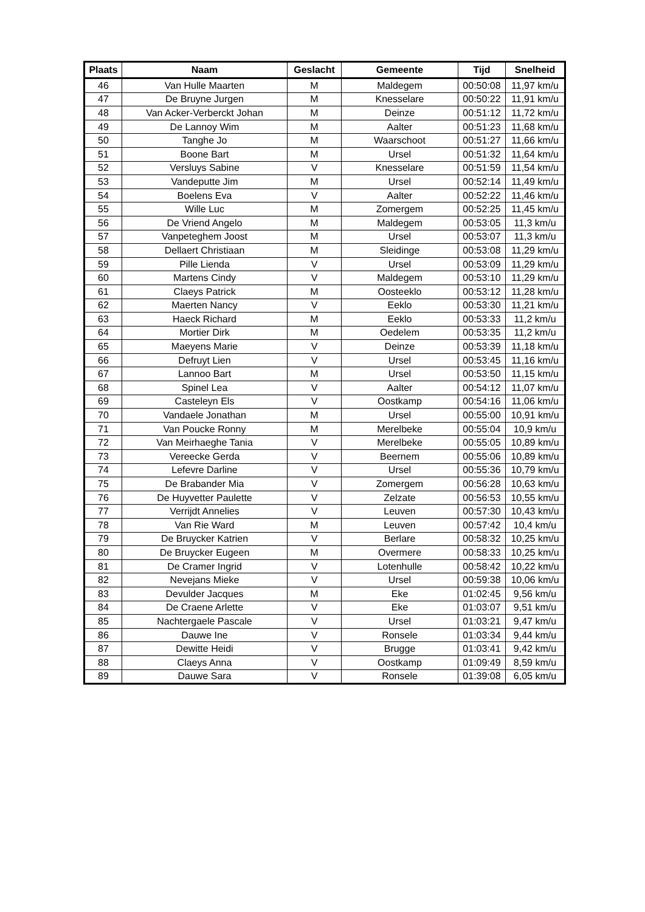| Plaats | Naam | Geslacht | Gemeente | Tijd | Snelheid |
| --- | --- | --- | --- | --- | --- |
| 46 | Van Hulle Maarten | M | Maldegem | 00:50:08 | 11,97 km/u |
| 47 | De Bruyne Jurgen | M | Knesselare | 00:50:22 | 11,91 km/u |
| 48 | Van Acker-Verberckt Johan | M | Deinze | 00:51:12 | 11,72 km/u |
| 49 | De Lannoy Wim | M | Aalter | 00:51:23 | 11,68 km/u |
| 50 | Tanghe Jo | M | Waarschoot | 00:51:27 | 11,66 km/u |
| 51 | Boone Bart | M | Ursel | 00:51:32 | 11,64 km/u |
| 52 | Versluys Sabine | V | Knesselare | 00:51:59 | 11,54 km/u |
| 53 | Vandeputte Jim | M | Ursel | 00:52:14 | 11,49 km/u |
| 54 | Boelens Eva | V | Aalter | 00:52:22 | 11,46 km/u |
| 55 | Wille Luc | M | Zomergem | 00:52:25 | 11,45 km/u |
| 56 | De Vriend Angelo | M | Maldegem | 00:53:05 | 11,3 km/u |
| 57 | Vanpeteghem Joost | M | Ursel | 00:53:07 | 11,3 km/u |
| 58 | Dellaert Christiaan | M | Sleidinge | 00:53:08 | 11,29 km/u |
| 59 | Pille Lienda | V | Ursel | 00:53:09 | 11,29 km/u |
| 60 | Martens Cindy | V | Maldegem | 00:53:10 | 11,29 km/u |
| 61 | Claeys Patrick | M | Oosteeklo | 00:53:12 | 11,28 km/u |
| 62 | Maerten Nancy | V | Eeklo | 00:53:30 | 11,21 km/u |
| 63 | Haeck Richard | M | Eeklo | 00:53:33 | 11,2 km/u |
| 64 | Mortier Dirk | M | Oedelem | 00:53:35 | 11,2 km/u |
| 65 | Maeyens Marie | V | Deinze | 00:53:39 | 11,18 km/u |
| 66 | Defruyt Lien | V | Ursel | 00:53:45 | 11,16 km/u |
| 67 | Lannoo Bart | M | Ursel | 00:53:50 | 11,15 km/u |
| 68 | Spinel Lea | V | Aalter | 00:54:12 | 11,07 km/u |
| 69 | Casteleyn Els | V | Oostkamp | 00:54:16 | 11,06 km/u |
| 70 | Vandaele Jonathan | M | Ursel | 00:55:00 | 10,91 km/u |
| 71 | Van Poucke Ronny | M | Merelbeke | 00:55:04 | 10,9 km/u |
| 72 | Van Meirhaeghe Tania | V | Merelbeke | 00:55:05 | 10,89 km/u |
| 73 | Vereecke Gerda | V | Beernem | 00:55:06 | 10,89 km/u |
| 74 | Lefevre Darline | V | Ursel | 00:55:36 | 10,79 km/u |
| 75 | De Brabander Mia | V | Zomergem | 00:56:28 | 10,63 km/u |
| 76 | De Huyvetter Paulette | V | Zelzate | 00:56:53 | 10,55 km/u |
| 77 | Verrijdt Annelies | V | Leuven | 00:57:30 | 10,43 km/u |
| 78 | Van Rie Ward | M | Leuven | 00:57:42 | 10,4 km/u |
| 79 | De Bruycker Katrien | V | Berlare | 00:58:32 | 10,25 km/u |
| 80 | De Bruycker Eugeen | M | Overmere | 00:58:33 | 10,25 km/u |
| 81 | De Cramer Ingrid | V | Lotenhulle | 00:58:42 | 10,22 km/u |
| 82 | Nevejans Mieke | V | Ursel | 00:59:38 | 10,06 km/u |
| 83 | Devulder Jacques | M | Eke | 01:02:45 | 9,56 km/u |
| 84 | De Craene Arlette | V | Eke | 01:03:07 | 9,51 km/u |
| 85 | Nachtergaele Pascale | V | Ursel | 01:03:21 | 9,47 km/u |
| 86 | Dauwe Ine | V | Ronsele | 01:03:34 | 9,44 km/u |
| 87 | Dewitte Heidi | V | Brugge | 01:03:41 | 9,42 km/u |
| 88 | Claeys Anna | V | Oostkamp | 01:09:49 | 8,59 km/u |
| 89 | Dauwe Sara | V | Ronsele | 01:39:08 | 6,05 km/u |